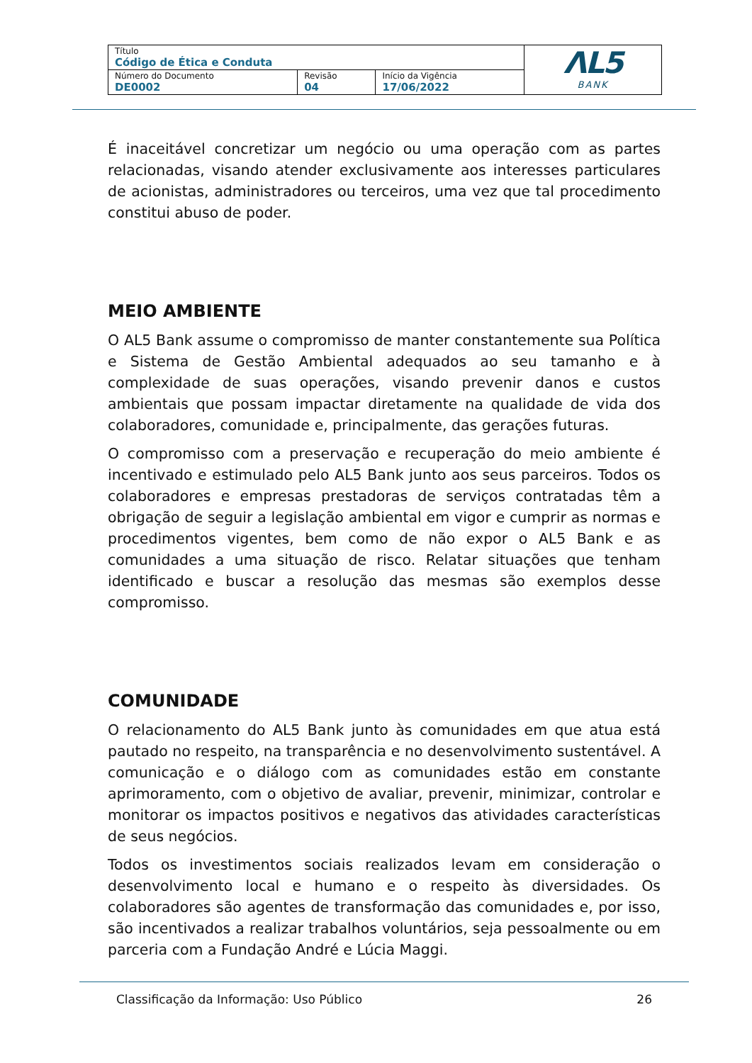| Título Código de Ética e Conduta | | | ΛL5 BANK |
| Número do Documento DE0002 | Revisão 04 | Início da Vigência 17/06/2022 | |
É inaceitável concretizar um negócio ou uma operação com as partes relacionadas, visando atender exclusivamente aos interesses particulares de acionistas, administradores ou terceiros, uma vez que tal procedimento constitui abuso de poder.
MEIO AMBIENTE
O AL5 Bank assume o compromisso de manter constantemente sua Política e Sistema de Gestão Ambiental adequados ao seu tamanho e à complexidade de suas operações, visando prevenir danos e custos ambientais que possam impactar diretamente na qualidade de vida dos colaboradores, comunidade e, principalmente, das gerações futuras.
O compromisso com a preservação e recuperação do meio ambiente é incentivado e estimulado pelo AL5 Bank junto aos seus parceiros. Todos os colaboradores e empresas prestadoras de serviços contratadas têm a obrigação de seguir a legislação ambiental em vigor e cumprir as normas e procedimentos vigentes, bem como de não expor o AL5 Bank e as comunidades a uma situação de risco. Relatar situações que tenham identificado e buscar a resolução das mesmas são exemplos desse compromisso.
COMUNIDADE
O relacionamento do AL5 Bank junto às comunidades em que atua está pautado no respeito, na transparência e no desenvolvimento sustentável. A comunicação e o diálogo com as comunidades estão em constante aprimoramento, com o objetivo de avaliar, prevenir, minimizar, controlar e monitorar os impactos positivos e negativos das atividades características de seus negócios.
Todos os investimentos sociais realizados levam em consideração o desenvolvimento local e humano e o respeito às diversidades. Os colaboradores são agentes de transformação das comunidades e, por isso, são incentivados a realizar trabalhos voluntários, seja pessoalmente ou em parceria com a Fundação André e Lúcia Maggi.
Classificação da Informação: Uso Público 26